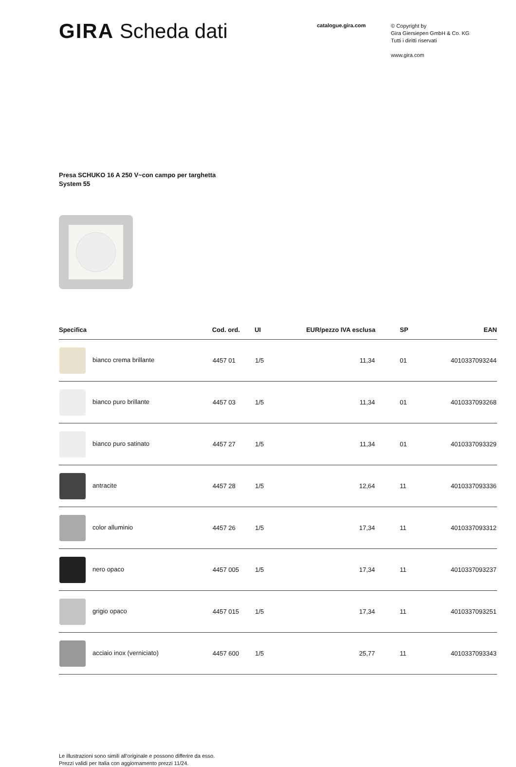GIRA Scheda dati
catalogue.gira.com
© Copyright by
Gira Giersiepen GmbH & Co. KG
Tutti i diritti riservati
www.gira.com
Presa SCHUKO 16 A 250 V~con campo per targhetta
System 55
| Specifica | Cod. ord. | UI | EUR/pezzo IVA esclusa | SP | EAN |
| --- | --- | --- | --- | --- | --- |
| bianco crema brillante | 4457 01 | 1/5 | 11,34 | 01 | 4010337093244 |
| bianco puro brillante | 4457 03 | 1/5 | 11,34 | 01 | 4010337093268 |
| bianco puro satinato | 4457 27 | 1/5 | 11,34 | 01 | 4010337093329 |
| antracite | 4457 28 | 1/5 | 12,64 | 11 | 4010337093336 |
| color alluminio | 4457 26 | 1/5 | 17,34 | 11 | 4010337093312 |
| nero opaco | 4457 005 | 1/5 | 17,34 | 11 | 4010337093237 |
| grigio opaco | 4457 015 | 1/5 | 17,34 | 11 | 4010337093251 |
| acciaio inox (verniciato) | 4457 600 | 1/5 | 25,77 | 11 | 4010337093343 |
Le illustrazioni sono simili all‘originale e possono differire da esso.
Prezzi validi per Italia con aggiornamento prezzi 11/24.